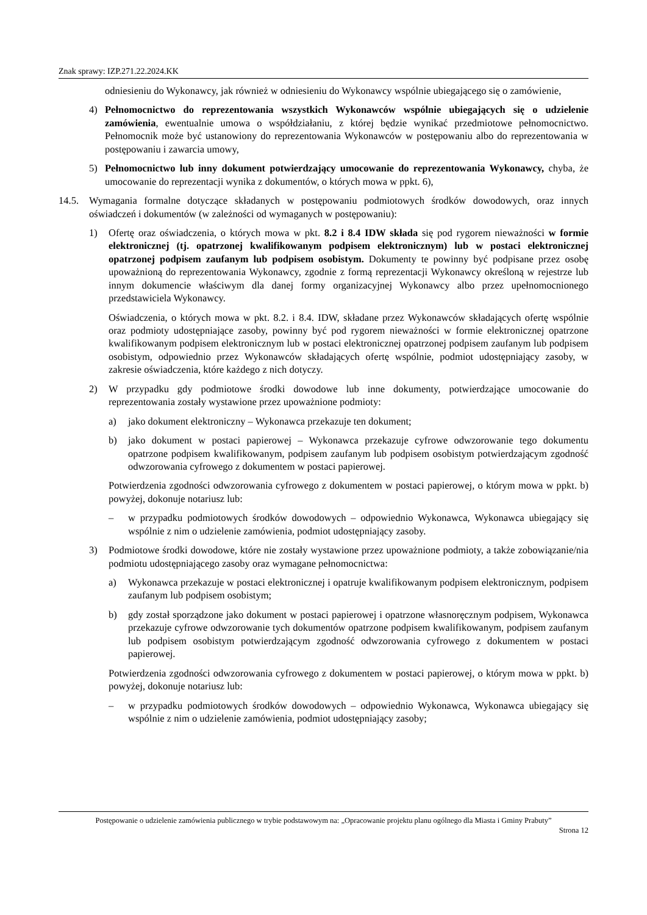Znak sprawy: IZP.271.22.2024.KK
odniesieniu do Wykonawcy, jak również w odniesieniu do Wykonawcy wspólnie ubiegającego się o zamówienie,
4) Pełnomocnictwo do reprezentowania wszystkich Wykonawców wspólnie ubiegających się o udzielenie zamówienia, ewentualnie umowa o współdziałaniu, z której będzie wynikać przedmiotowe pełnomocnictwo. Pełnomocnik może być ustanowiony do reprezentowania Wykonawców w postępowaniu albo do reprezentowania w postępowaniu i zawarcia umowy,
5) Pełnomocnictwo lub inny dokument potwierdzający umocowanie do reprezentowania Wykonawcy, chyba, że umocowanie do reprezentacji wynika z dokumentów, o których mowa w ppkt. 6),
14.5. Wymagania formalne dotyczące składanych w postępowaniu podmiotowych środków dowodowych, oraz innych oświadczeń i dokumentów (w zależności od wymaganych w postępowaniu):
1) Ofertę oraz oświadczenia, o których mowa w pkt. 8.2 i 8.4 IDW składa się pod rygorem nieważności w formie elektronicznej (tj. opatrzonej kwalifikowanym podpisem elektronicznym) lub w postaci elektronicznej opatrzonej podpisem zaufanym lub podpisem osobistym. Dokumenty te powinny być podpisane przez osobę upoważnioną do reprezentowania Wykonawcy, zgodnie z formą reprezentacji Wykonawcy określoną w rejestrze lub innym dokumencie właściwym dla danej formy organizacyjnej Wykonawcy albo przez upełnomocnionego przedstawiciela Wykonawcy.
Oświadczenia, o których mowa w pkt. 8.2. i 8.4. IDW, składane przez Wykonawców składających ofertę wspólnie oraz podmioty udostępniające zasoby, powinny być pod rygorem nieważności w formie elektronicznej opatrzone kwalifikowanym podpisem elektronicznym lub w postaci elektronicznej opatrzonej podpisem zaufanym lub podpisem osobistym, odpowiednio przez Wykonawców składających ofertę wspólnie, podmiot udostępniający zasoby, w zakresie oświadczenia, które każdego z nich dotyczy.
2) W przypadku gdy podmiotowe środki dowodowe lub inne dokumenty, potwierdzające umocowanie do reprezentowania zostały wystawione przez upoważnione podmioty:
a) jako dokument elektroniczny – Wykonawca przekazuje ten dokument;
b) jako dokument w postaci papierowej – Wykonawca przekazuje cyfrowe odwzorowanie tego dokumentu opatrzone podpisem kwalifikowanym, podpisem zaufanym lub podpisem osobistym potwierdzającym zgodność odwzorowania cyfrowego z dokumentem w postaci papierowej.
Potwierdzenia zgodności odwzorowania cyfrowego z dokumentem w postaci papierowej, o którym mowa w ppkt. b) powyżej, dokonuje notariusz lub:
– w przypadku podmiotowych środków dowodowych – odpowiednio Wykonawca, Wykonawca ubiegający się wspólnie z nim o udzielenie zamówienia, podmiot udostępniający zasoby.
3) Podmiotowe środki dowodowe, które nie zostały wystawione przez upoważnione podmioty, a także zobowiązanie/nia podmiotu udostępniającego zasoby oraz wymagane pełnomocnictwa:
a) Wykonawca przekazuje w postaci elektronicznej i opatruje kwalifikowanym podpisem elektronicznym, podpisem zaufanym lub podpisem osobistym;
b) gdy został sporządzone jako dokument w postaci papierowej i opatrzone własnoręcznym podpisem, Wykonawca przekazuje cyfrowe odwzorowanie tych dokumentów opatrzone podpisem kwalifikowanym, podpisem zaufanym lub podpisem osobistym potwierdzającym zgodność odwzorowania cyfrowego z dokumentem w postaci papierowej.
Potwierdzenia zgodności odwzorowania cyfrowego z dokumentem w postaci papierowej, o którym mowa w ppkt. b) powyżej, dokonuje notariusz lub:
– w przypadku podmiotowych środków dowodowych – odpowiednio Wykonawca, Wykonawca ubiegający się wspólnie z nim o udzielenie zamówienia, podmiot udostępniający zasoby;
Postępowanie o udzielenie zamówienia publicznego w trybie podstawowym na: „Opracowanie projektu planu ogólnego dla Miasta i Gminy Prabuty”
Strona 12